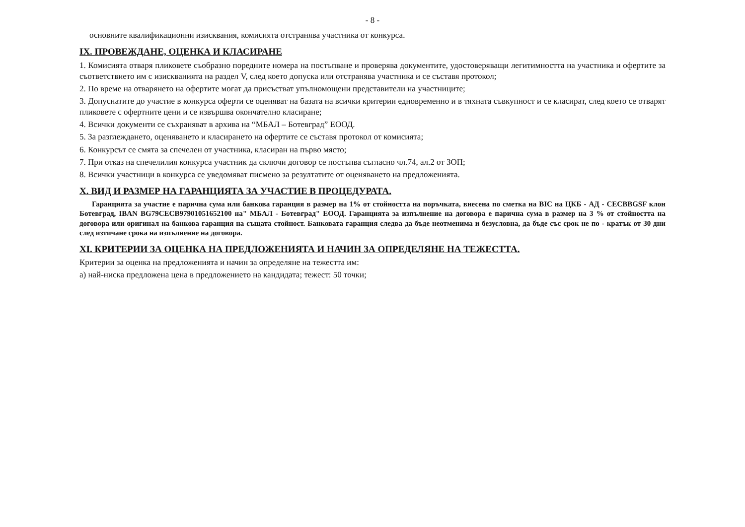- 8 -
основните квалификационни изисквания, комисията отстранява участника от конкурса.
IX. ПРОВЕЖДАНЕ, ОЦЕНКА И КЛАСИРАНЕ
1. Комисията отваря пликовете съобразно поредните номера на постъпване и проверява документите, удостоверяващи легитимността на участника и офертите за съответствието им с изискванията на раздел V, след което допуска или отстранява участника и се съставя протокол;
2. По време на отварянето на офертите могат да присъстват упълномощени представители на участниците;
3. Допуснатите до участие в конкурса оферти се оценяват на базата на всички критерии едновременно и в тяхната съвкупност и се класират, след което се отварят пликовете с офертните цени и се извършва окончателно класиране;
4. Всички документи се съхраняват в архива на “МБАЛ – Ботевград” ЕООД.
5. За разглеждането, оценяването и класирането на офертите се съставя протокол от комисията;
6. Конкурсът се смята за спечелен от участника, класиран на първо място;
7. При отказ на спечелилия конкурса участник да сключи договор се постъпва съгласно чл.74, ал.2 от ЗОП;
8. Всички участници в конкурса се уведомяват писмено за резултатите от оценяването на предложенията.
X. ВИД И РАЗМЕР НА ГАРАНЦИЯТА ЗА УЧАСТИЕ В ПРОЦЕДУРАТА.
Гаранцията за участие е парична сума или банкова гаранция в размер на 1% от стойността на поръчката, внесена по сметка на BIC на ЦКБ - АД - CECBBGSF клон Ботевград, IBAN BG79CECB97901051652100 на" МБАЛ - Ботевград" ЕООД. Гаранцията за изпълнение на договора е парична сума в размер на 3 % от стойността на договора или оригинал на банкова гаранция на същата стойност. Банковата гаранция следва да бъде неотменима и безусловна, да бъде със срок не по - кратък от 30 дни след изтичане срока на изпълнение на договора.
XI. КРИТЕРИИ ЗА ОЦЕНКА НА ПРЕДЛОЖЕНИЯТА И НАЧИН ЗА ОПРЕДЕЛЯНЕ НА ТЕЖЕСТТА.
Критерии за оценка на предложенията и начин за определяне на тежестта им:
а) най-ниска предложена цена в предложението на кандидата; тежест: 50 точки;